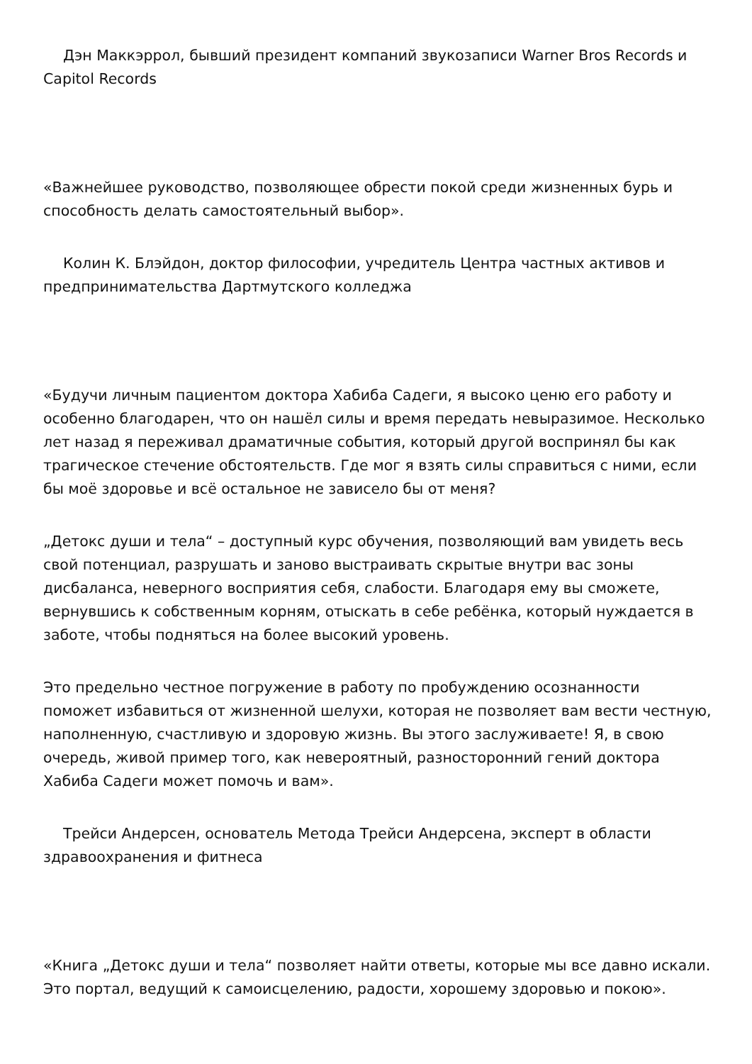Дэн Маккэррол, бывший президент компаний звукозаписи Warner Bros Records и Capitol Records
«Важнейшее руководство, позволяющее обрести покой среди жизненных бурь и способность делать самостоятельный выбор».
Колин К. Блэйдон, доктор философии, учредитель Центра частных активов и предпринимательства Дартмутского колледжа
«Будучи личным пациентом доктора Хабиба Садеги, я высоко ценю его работу и особенно благодарен, что он нашёл силы и время передать невыразимое. Несколько лет назад я переживал драматичные события, который другой воспринял бы как трагическое стечение обстоятельств. Где мог я взять силы справиться с ними, если бы моё здоровье и всё остальное не зависело бы от меня?
„Детокс души и тела“ – доступный курс обучения, позволяющий вам увидеть весь свой потенциал, разрушать и заново выстраивать скрытые внутри вас зоны дисбаланса, неверного восприятия себя, слабости. Благодаря ему вы сможете, вернувшись к собственным корням, отыскать в себе ребёнка, который нуждается в заботе, чтобы подняться на более высокий уровень.
Это предельно честное погружение в работу по пробуждению осознанности поможет избавиться от жизненной шелухи, которая не позволяет вам вести честную, наполненную, счастливую и здоровую жизнь. Вы этого заслуживаете! Я, в свою очередь, живой пример того, как невероятный, разносторонний гений доктора Хабиба Садеги может помочь и вам».
Трейси Андерсен, основатель Метода Трейси Андерсена, эксперт в области здравоохранения и фитнеса
«Книга „Детокс души и тела“ позволяет найти ответы, которые мы все давно искали. Это портал, ведущий к самоисцелению, радости, хорошему здоровью и покою».